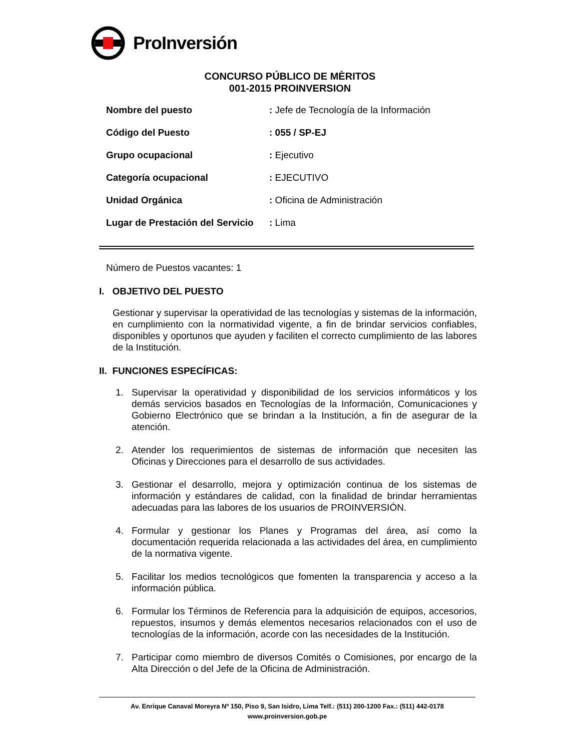ProInversión
CONCURSO PÚBLICO DE MÈRITOS
001-2015 PROINVERSION
| Nombre del puesto | : Jefe de Tecnología de la Información |
| Código del Puesto | : 055 / SP-EJ |
| Grupo ocupacional | : Ejecutivo |
| Categoría ocupacional | : EJECUTIVO |
| Unidad Orgánica | : Oficina de Administración |
| Lugar de Prestación del Servicio | : Lima |
Número de Puestos vacantes: 1
I. OBJETIVO DEL PUESTO
Gestionar y supervisar la operatividad de las tecnologías y sistemas de la información, en cumplimiento con la normatividad vigente, a fin de brindar servicios confiables, disponibles y oportunos que ayuden y faciliten el correcto cumplimiento de las labores de la Institución.
II. FUNCIONES ESPECÍFICAS:
1. Supervisar la operatividad y disponibilidad de los servicios informáticos y los demás servicios basados en Tecnologías de la Información, Comunicaciones y Gobierno Electrónico que se brindan a la Institución, a fin de asegurar de la atención.
2. Atender los requerimientos de sistemas de información que necesiten las Oficinas y Direcciones para el desarrollo de sus actividades.
3. Gestionar el desarrollo, mejora y optimización continua de los sistemas de información y estándares de calidad, con la finalidad de brindar herramientas adecuadas para las labores de los usuarios de PROINVERSIÓN.
4. Formular y gestionar los Planes y Programas del área, así como la documentación requerida relacionada a las actividades del área, en cumplimiento de la normativa vigente.
5. Facilitar los medios tecnológicos que fomenten la transparencia y acceso a la información pública.
6. Formular los Términos de Referencia para la adquisición de equipos, accesorios, repuestos, insumos y demás elementos necesarios relacionados con el uso de tecnologías de la información, acorde con las necesidades de la Institución.
7. Participar como miembro de diversos Comités o Comisiones, por encargo de la Alta Dirección o del Jefe de la Oficina de Administración.
Av. Enrique Canaval Moreyra Nº 150, Piso 9, San Isidro, Lima Telf.: (511) 200-1200 Fax.: (511) 442-0178
www.proinversion.gob.pe